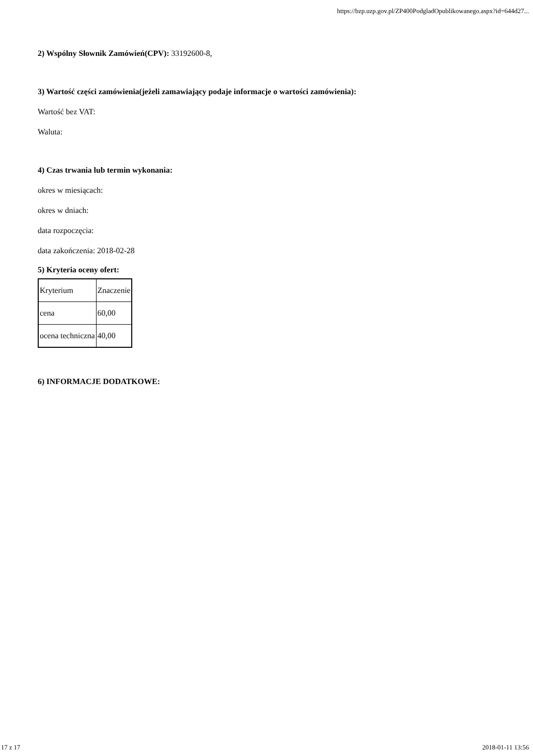https://bzp.uzp.gov.pl/ZP400PodgladOpublikowanego.aspx?id=644d27...
2) Wspólny Słownik Zamówień(CPV): 33192600-8,
3) Wartość części zamówienia(jeżeli zamawiający podaje informacje o wartości zamówienia):
Wartość bez VAT:
Waluta:
4) Czas trwania lub termin wykonania:
okres w miesiącach:
okres w dniach:
data rozpoczęcia:
data zakończenia: 2018-02-28
5) Kryteria oceny ofert:
| Kryterium | Znaczenie |
| cena | 60,00 |
| ocena techniczna | 40,00 |
6) INFORMACJE DODATKOWE:
17 z 17 2018-01-11 13:56